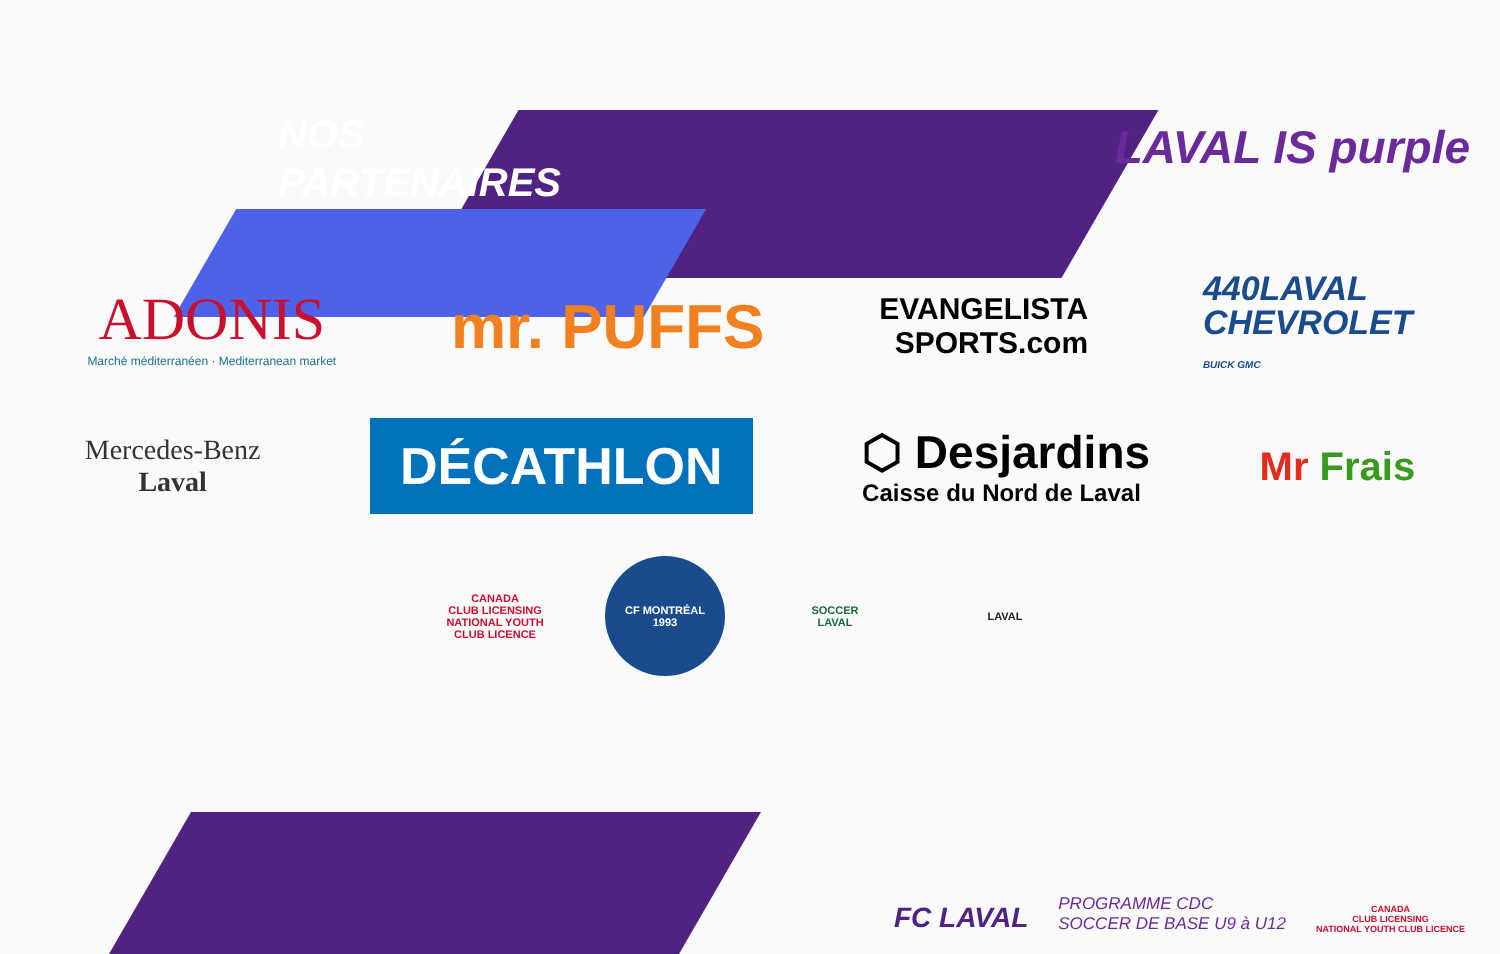LAVAL IS purple
NOS
PARTENAIRES
ADONIS
Marché méditerranéen · Mediterranean market
mr. PUFFS
EVANGELISTA
SPORTS.com
440LAVAL
CHEVROLET
BUICK GMC
Mercedes-Benz
Laval
DÉCATHLON
⬡ Desjardins
Caisse du Nord de Laval
Mr Frais
CANADA
CLUB LICENSING
NATIONAL YOUTH CLUB LICENCE
CF MONTRÉAL
1993
SOCCER
LAVAL
LAVAL
FC LAVAL
PROGRAMME CDC
SOCCER DE BASE U9 à U12
CANADA
CLUB LICENSING
NATIONAL YOUTH CLUB LICENCE